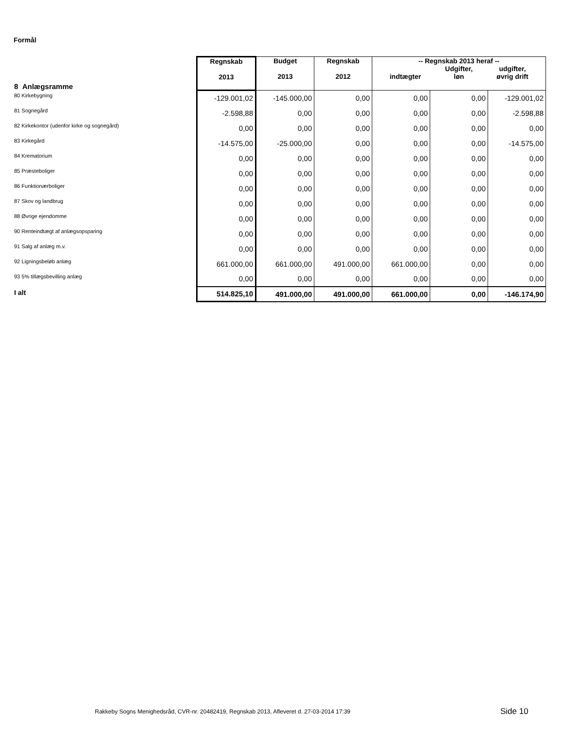Formål
| 8 Anlægsramme | Regnskab 2013 | Budget 2013 | Regnskab 2012 | -- Regnskab 2013 heraf -- indtægter Udgifter, løn udgifter, øvrig drift | | |
| 80 Kirkebygning | -129.001,02 | -145.000,00 | 0,00 | 0,00 | 0,00 | -129.001,02 |
| 81 Sognegård | -2.598,88 | 0,00 | 0,00 | 0,00 | 0,00 | -2.598,88 |
| 82 Kirkekontor (udenfor kirke og sognegård) | 0,00 | 0,00 | 0,00 | 0,00 | 0,00 | 0,00 |
| 83 Kirkegård | -14.575,00 | -25.000,00 | 0,00 | 0,00 | 0,00 | -14.575,00 |
| 84 Krematorium | 0,00 | 0,00 | 0,00 | 0,00 | 0,00 | 0,00 |
| 85 Præsteboliger | 0,00 | 0,00 | 0,00 | 0,00 | 0,00 | 0,00 |
| 86 Funktionærboliger | 0,00 | 0,00 | 0,00 | 0,00 | 0,00 | 0,00 |
| 87 Skov og landbrug | 0,00 | 0,00 | 0,00 | 0,00 | 0,00 | 0,00 |
| 88 Øvrige ejendomme | 0,00 | 0,00 | 0,00 | 0,00 | 0,00 | 0,00 |
| 90 Renteindtægt af anlægsopsparing | 0,00 | 0,00 | 0,00 | 0,00 | 0,00 | 0,00 |
| 91 Salg af anlæg m.v. | 0,00 | 0,00 | 0,00 | 0,00 | 0,00 | 0,00 |
| 92 Ligningsbeløb anlæg | 661.000,00 | 661.000,00 | 491.000,00 | 661.000,00 | 0,00 | 0,00 |
| 93 5% tillægsbevilling anlæg | 0,00 | 0,00 | 0,00 | 0,00 | 0,00 | 0,00 |
| I alt | 514.825,10 | 491.000,00 | 491.000,00 | 661.000,00 | 0,00 | -146.174,90 |
Rakkeby Sogns Menighedsråd, CVR-nr. 20482419, Regnskab 2013, Afleveret d. 27-03-2014 17:39
Side 10